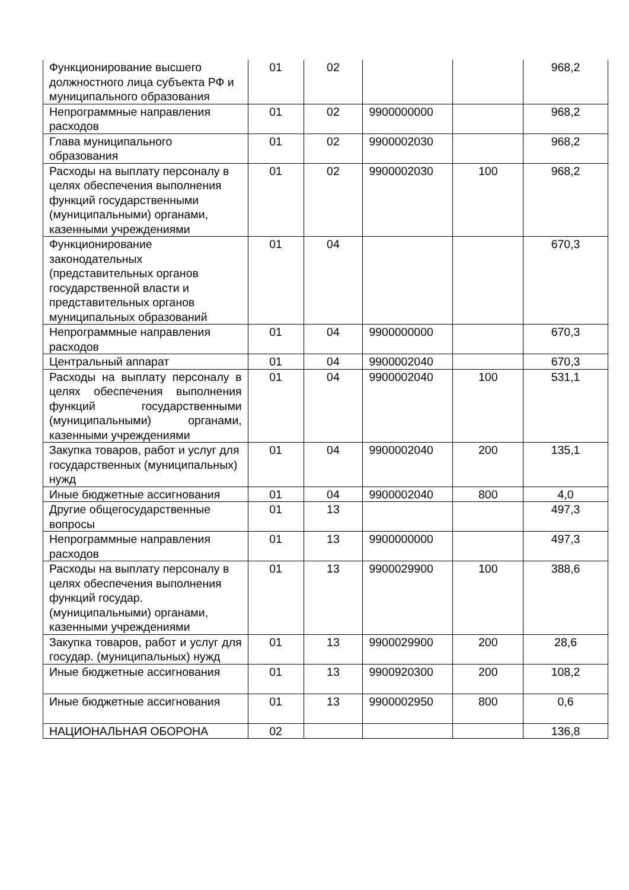| Функционирование высшего должностного лица субъекта РФ и муниципального образования | 01 | 02 | | | 968,2 |
| Непрограммные направления расходов | 01 | 02 | 9900000000 | | 968,2 |
| Глава муниципального образования | 01 | 02 | 9900002030 | | 968,2 |
| Расходы на выплату персоналу в целях обеспечения выполнения функций государственными (муниципальными) органами, казенными учреждениями | 01 | 02 | 9900002030 | 100 | 968,2 |
| Функционирование законодательных (представительных органов государственной власти и представительных органов муниципальных образований | 01 | 04 | | | 670,3 |
| Непрограммные направления расходов | 01 | 04 | 9900000000 | | 670,3 |
| Центральный аппарат | 01 | 04 | 9900002040 | | 670,3 |
| Расходы на выплату персоналу в целях обеспечения выполнения функций государственными (муниципальными) органами, казенными учреждениями | 01 | 04 | 9900002040 | 100 | 531,1 |
| Закупка товаров, работ и услуг для государственных (муниципальных) нужд | 01 | 04 | 9900002040 | 200 | 135,1 |
| Иные бюджетные ассигнования | 01 | 04 | 9900002040 | 800 | 4,0 |
| Другие общегосударственные вопросы | 01 | 13 | | | 497,3 |
| Непрограммные направления расходов | 01 | 13 | 9900000000 | | 497,3 |
| Расходы на выплату персоналу в целях обеспечения выполнения функций государ. (муниципальными) органами, казенными учреждениями | 01 | 13 | 9900029900 | 100 | 388,6 |
| Закупка товаров, работ и услуг для государ. (муниципальных) нужд | 01 | 13 | 9900029900 | 200 | 28,6 |
| Иные бюджетные ассигнования | 01 | 13 | 9900920300 | 200 | 108,2 |
| Иные бюджетные ассигнования | 01 | 13 | 9900002950 | 800 | 0,6 |
| НАЦИОНАЛЬНАЯ ОБОРОНА | 02 | | | | 136,8 |